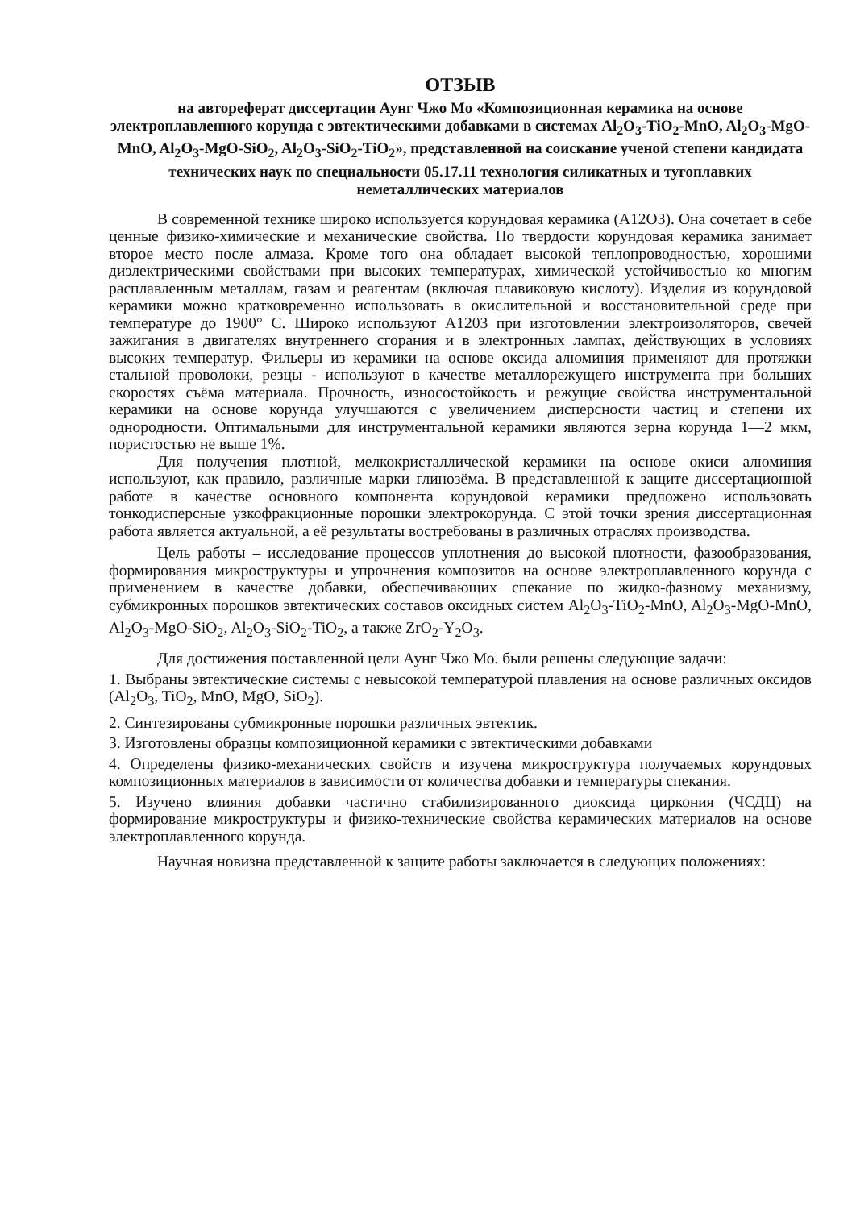ОТЗЫВ
на автореферат диссертации Аунг Чжо Мо «Композиционная керамика на основе электроплавленного корунда с эвтектическими добавками в системах Al<sub>2</sub>O<sub>3</sub>-TiO<sub>2</sub>-MnO, Al<sub>2</sub>O<sub>3</sub>-MgO-MnO, Al<sub>2</sub>O<sub>3</sub>-MgO-SiO<sub>2</sub>, Al<sub>2</sub>O<sub>3</sub>-SiO<sub>2</sub>-TiO<sub>2</sub>», представленной на соискание ученой степени кандидата технических наук по специальности 05.17.11 технология силикатных и тугоплавких неметаллических материалов
В современной технике широко используется корундовая керамика (А12О3). Она сочетает в себе ценные физико-химические и механические свойства. По твердости корундовая керамика занимает второе место после алмаза. Кроме того она обладает высокой теплопроводностью, хорошими диэлектрическими свойствами при высоких температурах, химической устойчивостью ко многим расплавленным металлам, газам и реагентам (включая плавиковую кислоту). Изделия из корундовой керамики можно кратковременно использовать в окислительной и восстановительной среде при температуре до 1900° С. Широко используют А1203 при изготовлении электроизоляторов, свечей зажигания в двигателях внутреннего сгорания и в электронных лампах, действующих в условиях высоких температур. Фильеры из керамики на основе оксида алюминия применяют для протяжки стальной проволоки, резцы - используют в качестве металлорежущего инструмента при больших скоростях съёма материала. Прочность, износостойкость и режущие свойства инструментальной керамики на основе корунда улучшаются с увеличением дисперсности частиц и степени их однородности. Оптимальными для инструментальной керамики являются зерна корунда 1—2 мкм, пористостью не выше 1%.
Для получения плотной, мелкокристаллической керамики на основе окиси алюминия используют, как правило, различные марки глинозёма. В представленной к защите диссертационной работе в качестве основного компонента корундовой керамики предложено использовать тонкодисперсные узкофракционные порошки электрокорунда. С этой точки зрения диссертационная работа является актуальной, а её результаты востребованы в различных отраслях производства.
Цель работы – исследование процессов уплотнения до высокой плотности, фазообразования, формирования микроструктуры и упрочнения композитов на основе электроплавленного корунда с применением в качестве добавки, обеспечивающих спекание по жидко-фазному механизму, субмикронных порошков эвтектических составов оксидных систем Al<sub>2</sub>O<sub>3</sub>-TiO<sub>2</sub>-MnO, Al<sub>2</sub>O<sub>3</sub>-MgO-MnO, Al<sub>2</sub>O<sub>3</sub>-MgO-SiO<sub>2</sub>, Al<sub>2</sub>O<sub>3</sub>-SiO<sub>2</sub>-TiO<sub>2</sub>, а также ZrO<sub>2</sub>-Y<sub>2</sub>O<sub>3</sub>.
Для достижения поставленной цели Аунг Чжо Мо. были решены следующие задачи:
1. Выбраны эвтектические системы с невысокой температурой плавления на основе различных оксидов (Al<sub>2</sub>O<sub>3</sub>, TiO<sub>2</sub>, MnO, MgO, SiO<sub>2</sub>).
2. Синтезированы субмикронные порошки различных эвтектик.
3. Изготовлены образцы композиционной керамики с эвтектическими добавками
4. Определены физико-механических свойств и изучена микроструктура получаемых корундовых композиционных материалов в зависимости от количества добавки и температуры спекания.
5. Изучено влияния добавки частично стабилизированного диоксида циркония (ЧСДЦ) на формирование микроструктуры и физико-технические свойства керамических материалов на основе электроплавленного корунда.
Научная новизна представленной к защите работы заключается в следующих положениях: